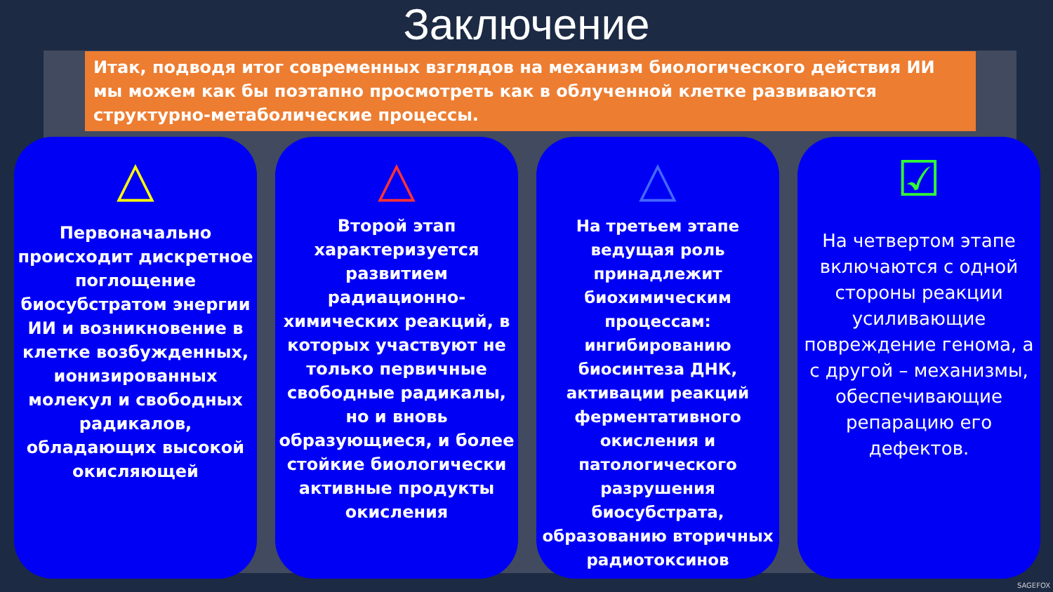Заключение
Итак, подводя итог современных взглядов на механизм биологического действия ИИ мы можем как бы поэтапно просмотреть как в облученной клетке развиваются структурно-метаболические процессы.
△
Первоначально происходит дискретное поглощение биосубстратом энергии ИИ и возникновение в клетке возбужденных, ионизированных молекул и свободных радикалов, обладающих высокой окисляющей
△
Второй этап характеризуется развитием радиационно-химических реакций, в которых участвуют не только первичные свободные радикалы, но и вновь образующиеся, и более стойкие биологически активные продукты окисления
△
На третьем этапе ведущая роль принадлежит биохимическим процессам: ингибированию биосинтеза ДНК, активации реакций ферментативного окисления и патологического разрушения биосубстрата, образованию вторичных радиотоксинов
☑
На четвертом этапе включаются с одной стороны реакции усиливающие повреждение генома, а с другой – механизмы, обеспечивающие репарацию его дефектов.
SAGEFOX